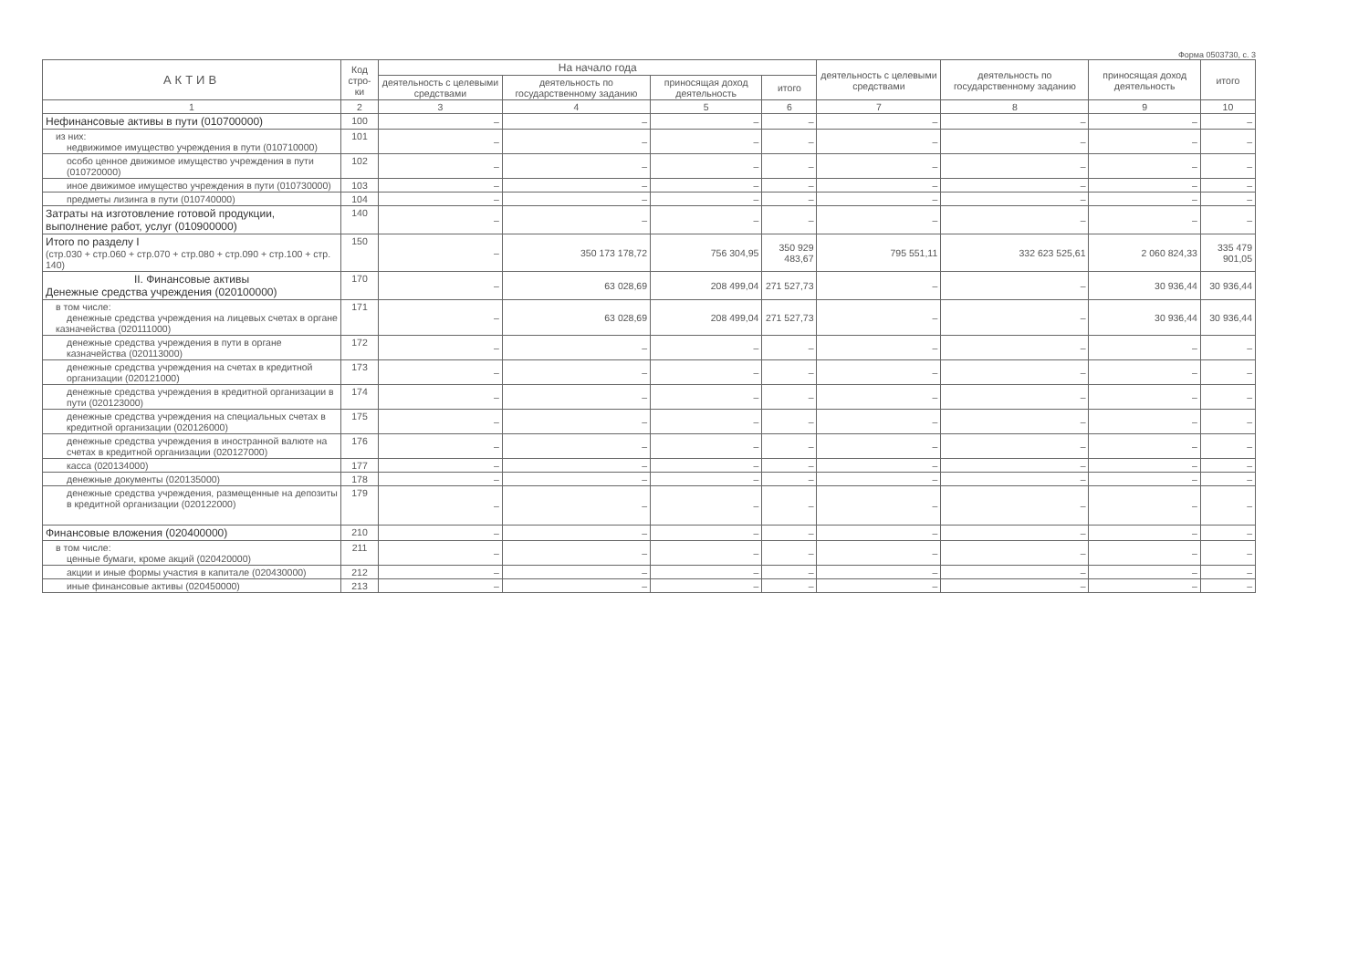Форма 0503730, с. 3
| АКТИВ | Код стро-ки | На начало года | | | | деятельность с целевыми средствами | деятельность по государственному заданию | приносящая доход деятельность | итого |
| --- | --- | --- | --- | --- | --- | --- | --- | --- | --- |
| | | деятельность с целевыми средствами | деятельность по государственному заданию | приносящая доход деятельность | итого | | | | |
| 1 | 2 | 3 | 4 | 5 | 6 | 7 | 8 | 9 | 10 |
| Нефинансовые активы в пути (010700000) | 100 | – | – | – | – | – | – | – | – |
| из них: недвижимое имущество учреждения в пути (010710000) | 101 | – | – | – | – | – | – | – | – |
| особо ценное движимое имущество учреждения в пути (010720000) | 102 | – | – | – | – | – | – | – | – |
| иное движимое имущество учреждения в пути (010730000) | 103 | – | – | – | – | – | – | – | – |
| предметы лизинга в пути (010740000) | 104 | – | – | – | – | – | – | – | – |
| Затраты на изготовление готовой продукции, выполнение работ, услуг (010900000) | 140 | – | – | – | – | – | – | – | – |
| Итого по разделу I (стр.030 + стр.060 + стр.070 + стр.080 + стр.090 + стр.100 + стр. 140) | 150 | – | 350 173 178,72 | 756 304,95 | 350 929 483,67 | 795 551,11 | 332 623 525,61 | 2 060 824,33 | 335 479 901,05 |
| II. Финансовые активы Денежные средства учреждения (020100000) | 170 | – | 63 028,69 | 208 499,04 | 271 527,73 | – | – | 30 936,44 | 30 936,44 |
| в том числе: денежные средства учреждения на лицевых счетах в органе казначейства (020111000) | 171 | – | 63 028,69 | 208 499,04 | 271 527,73 | – | – | 30 936,44 | 30 936,44 |
| денежные средства учреждения в пути в органе казначейства (020113000) | 172 | – | – | – | – | – | – | – | – |
| денежные средства учреждения на счетах в кредитной организации (020121000) | 173 | – | – | – | – | – | – | – | – |
| денежные средства учреждения в кредитной организации в пути (020123000) | 174 | – | – | – | – | – | – | – | – |
| денежные средства учреждения на специальных счетах в кредитной организации (020126000) | 175 | – | – | – | – | – | – | – | – |
| денежные средства учреждения в иностранной валюте на счетах в кредитной организации (020127000) | 176 | – | – | – | – | – | – | – | – |
| касса (020134000) | 177 | – | – | – | – | – | – | – | – |
| денежные документы (020135000) | 178 | – | – | – | – | – | – | – | – |
| денежные средства учреждения, размещенные на депозиты в кредитной организации (020122000) | 179 | – | – | – | – | – | – | – | – |
| Финансовые вложения (020400000) | 210 | – | – | – | – | – | – | – | – |
| в том числе: ценные бумаги, кроме акций (020420000) | 211 | – | – | – | – | – | – | – | – |
| акции и иные формы участия в капитале (020430000) | 212 | – | – | – | – | – | – | – | – |
| иные финансовые активы (020450000) | 213 | – | – | – | – | – | – | – | – |